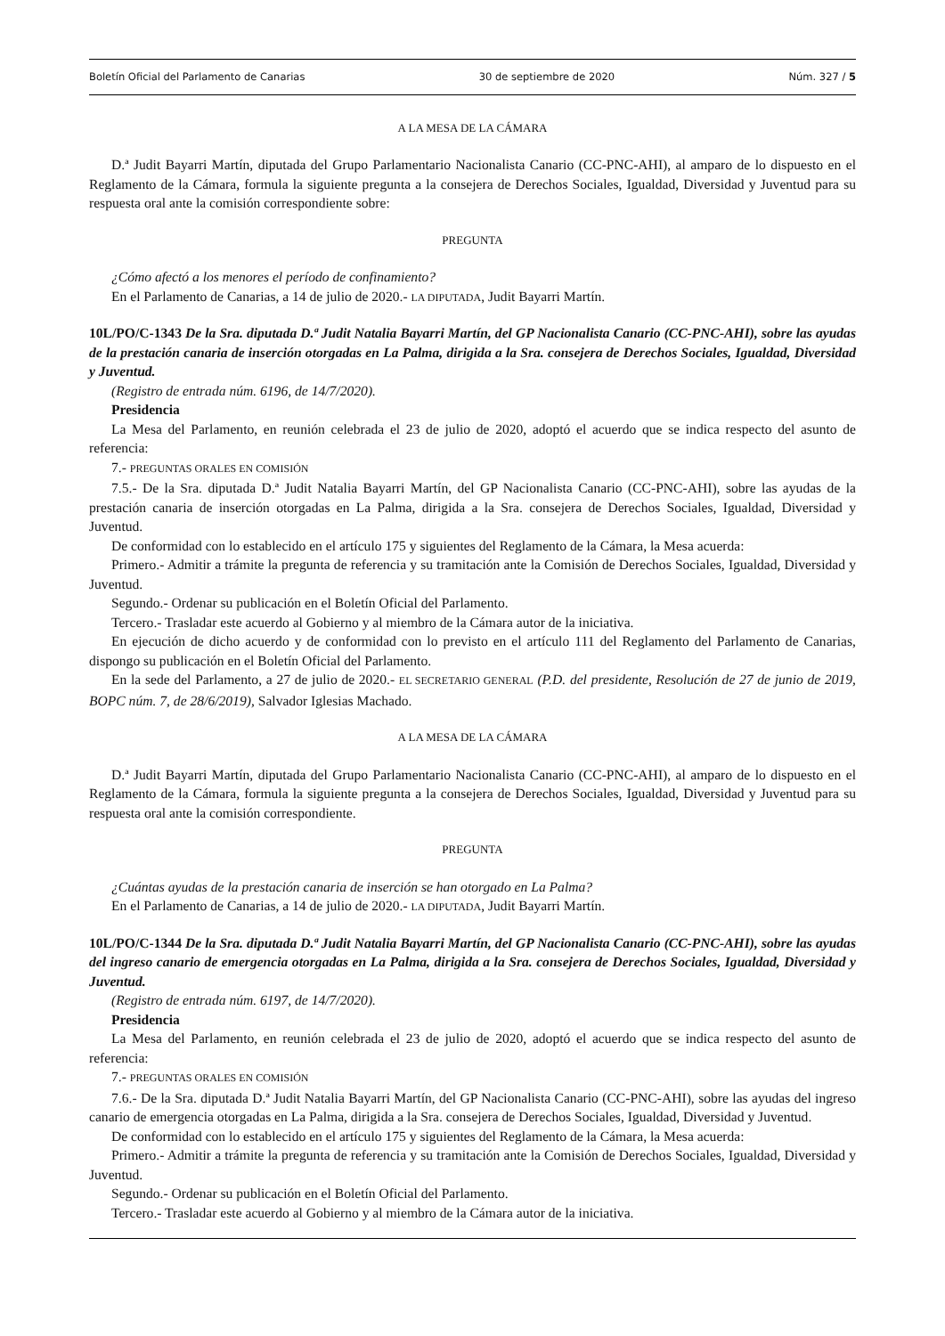Boletín Oficial del Parlamento de Canarias 30 de septiembre de 2020 Núm. 327 / 5
A LA MESA DE LA CÁMARA
D.ª Judit Bayarri Martín, diputada del Grupo Parlamentario Nacionalista Canario (CC-PNC-AHI), al amparo de lo dispuesto en el Reglamento de la Cámara, formula la siguiente pregunta a la consejera de Derechos Sociales, Igualdad, Diversidad y Juventud para su respuesta oral ante la comisión correspondiente sobre:
PREGUNTA
¿Cómo afectó a los menores el período de confinamiento?
En el Parlamento de Canarias, a 14 de julio de 2020.- LA DIPUTADA, Judit Bayarri Martín.
10L/PO/C-1343 De la Sra. diputada D.ª Judit Natalia Bayarri Martín, del GP Nacionalista Canario (CC-PNC-AHI), sobre las ayudas de la prestación canaria de inserción otorgadas en La Palma, dirigida a la Sra. consejera de Derechos Sociales, Igualdad, Diversidad y Juventud.
(Registro de entrada núm. 6196, de 14/7/2020).
Presidencia
La Mesa del Parlamento, en reunión celebrada el 23 de julio de 2020, adoptó el acuerdo que se indica respecto del asunto de referencia:
7.- PREGUNTAS ORALES EN COMISIÓN
7.5.- De la Sra. diputada D.ª Judit Natalia Bayarri Martín, del GP Nacionalista Canario (CC-PNC-AHI), sobre las ayudas de la prestación canaria de inserción otorgadas en La Palma, dirigida a la Sra. consejera de Derechos Sociales, Igualdad, Diversidad y Juventud.
De conformidad con lo establecido en el artículo 175 y siguientes del Reglamento de la Cámara, la Mesa acuerda:
Primero.- Admitir a trámite la pregunta de referencia y su tramitación ante la Comisión de Derechos Sociales, Igualdad, Diversidad y Juventud.
Segundo.- Ordenar su publicación en el Boletín Oficial del Parlamento.
Tercero.- Trasladar este acuerdo al Gobierno y al miembro de la Cámara autor de la iniciativa.
En ejecución de dicho acuerdo y de conformidad con lo previsto en el artículo 111 del Reglamento del Parlamento de Canarias, dispongo su publicación en el Boletín Oficial del Parlamento.
En la sede del Parlamento, a 27 de julio de 2020.- EL SECRETARIO GENERAL (P.D. del presidente, Resolución de 27 de junio de 2019, BOPC núm. 7, de 28/6/2019), Salvador Iglesias Machado.
A LA MESA DE LA CÁMARA
D.ª Judit Bayarri Martín, diputada del Grupo Parlamentario Nacionalista Canario (CC-PNC-AHI), al amparo de lo dispuesto en el Reglamento de la Cámara, formula la siguiente pregunta a la consejera de Derechos Sociales, Igualdad, Diversidad y Juventud para su respuesta oral ante la comisión correspondiente.
PREGUNTA
¿Cuántas ayudas de la prestación canaria de inserción se han otorgado en La Palma?
En el Parlamento de Canarias, a 14 de julio de 2020.- LA DIPUTADA, Judit Bayarri Martín.
10L/PO/C-1344 De la Sra. diputada D.ª Judit Natalia Bayarri Martín, del GP Nacionalista Canario (CC-PNC-AHI), sobre las ayudas del ingreso canario de emergencia otorgadas en La Palma, dirigida a la Sra. consejera de Derechos Sociales, Igualdad, Diversidad y Juventud.
(Registro de entrada núm. 6197, de 14/7/2020).
Presidencia
La Mesa del Parlamento, en reunión celebrada el 23 de julio de 2020, adoptó el acuerdo que se indica respecto del asunto de referencia:
7.- PREGUNTAS ORALES EN COMISIÓN
7.6.- De la Sra. diputada D.ª Judit Natalia Bayarri Martín, del GP Nacionalista Canario (CC-PNC-AHI), sobre las ayudas del ingreso canario de emergencia otorgadas en La Palma, dirigida a la Sra. consejera de Derechos Sociales, Igualdad, Diversidad y Juventud.
De conformidad con lo establecido en el artículo 175 y siguientes del Reglamento de la Cámara, la Mesa acuerda:
Primero.- Admitir a trámite la pregunta de referencia y su tramitación ante la Comisión de Derechos Sociales, Igualdad, Diversidad y Juventud.
Segundo.- Ordenar su publicación en el Boletín Oficial del Parlamento.
Tercero.- Trasladar este acuerdo al Gobierno y al miembro de la Cámara autor de la iniciativa.